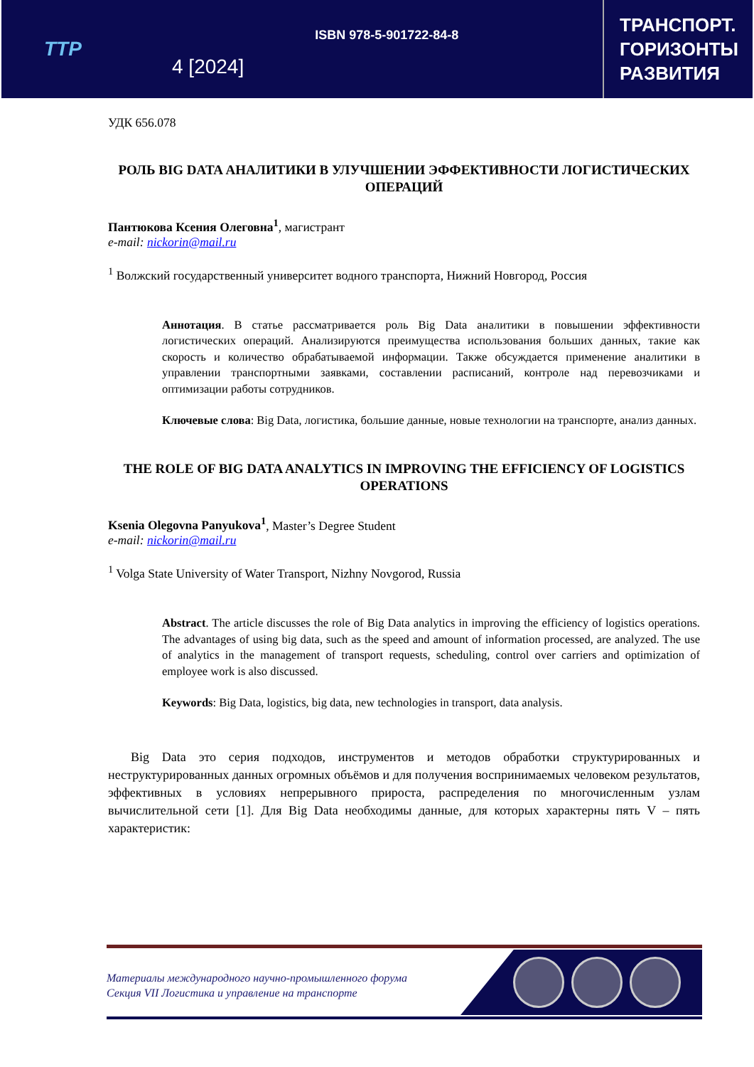TTP
4 [2024]
ISBN 978-5-901722-84-8
ТРАНСПОРТ.
ГОРИЗОНТЫ
РАЗВИТИЯ
УДК 656.078
РОЛЬ BIG DATA АНАЛИТИКИ В УЛУЧШЕНИИ ЭФФЕКТИВНОСТИ ЛОГИСТИЧЕСКИХ ОПЕРАЦИЙ
Пантюкова Ксения Олеговна<sup>1</sup>, магистрант
e-mail: nickorin@mail.ru
<sup>1</sup> Волжский государственный университет водного транспорта, Нижний Новгород, Россия
Аннотация. В статье рассматривается роль Big Data аналитики в повышении эффективности логистических операций. Анализируются преимущества использования больших данных, такие как скорость и количество обрабатываемой информации. Также обсуждается применение аналитики в управлении транспортными заявками, составлении расписаний, контроле над перевозчиками и оптимизации работы сотрудников.
Ключевые слова: Big Data, логистика, большие данные, новые технологии на транспорте, анализ данных.
THE ROLE OF BIG DATA ANALYTICS IN IMPROVING THE EFFICIENCY OF LOGISTICS OPERATIONS
Ksenia Olegovna Panyukova<sup>1</sup>, Master’s Degree Student
e-mail: nickorin@mail.ru
<sup>1</sup> Volga State University of Water Transport, Nizhny Novgorod, Russia
Abstract. The article discusses the role of Big Data analytics in improving the efficiency of logistics operations. The advantages of using big data, such as the speed and amount of information processed, are analyzed. The use of analytics in the management of transport requests, scheduling, control over carriers and optimization of employee work is also discussed.
Keywords: Big Data, logistics, big data, new technologies in transport, data analysis.
Big Data это серия подходов, инструментов и методов обработки структурированных и неструктурированных данных огромных объёмов и для получения воспринимаемых человеком результатов, эффективных в условиях непрерывного прироста, распределения по многочисленным узлам вычислительной сети [1]. Для Big Data необходимы данные, для которых характерны пять V – пять характеристик:
Материалы международного научно-промышленного форума
Секция VII Логистика и управление на транспорте